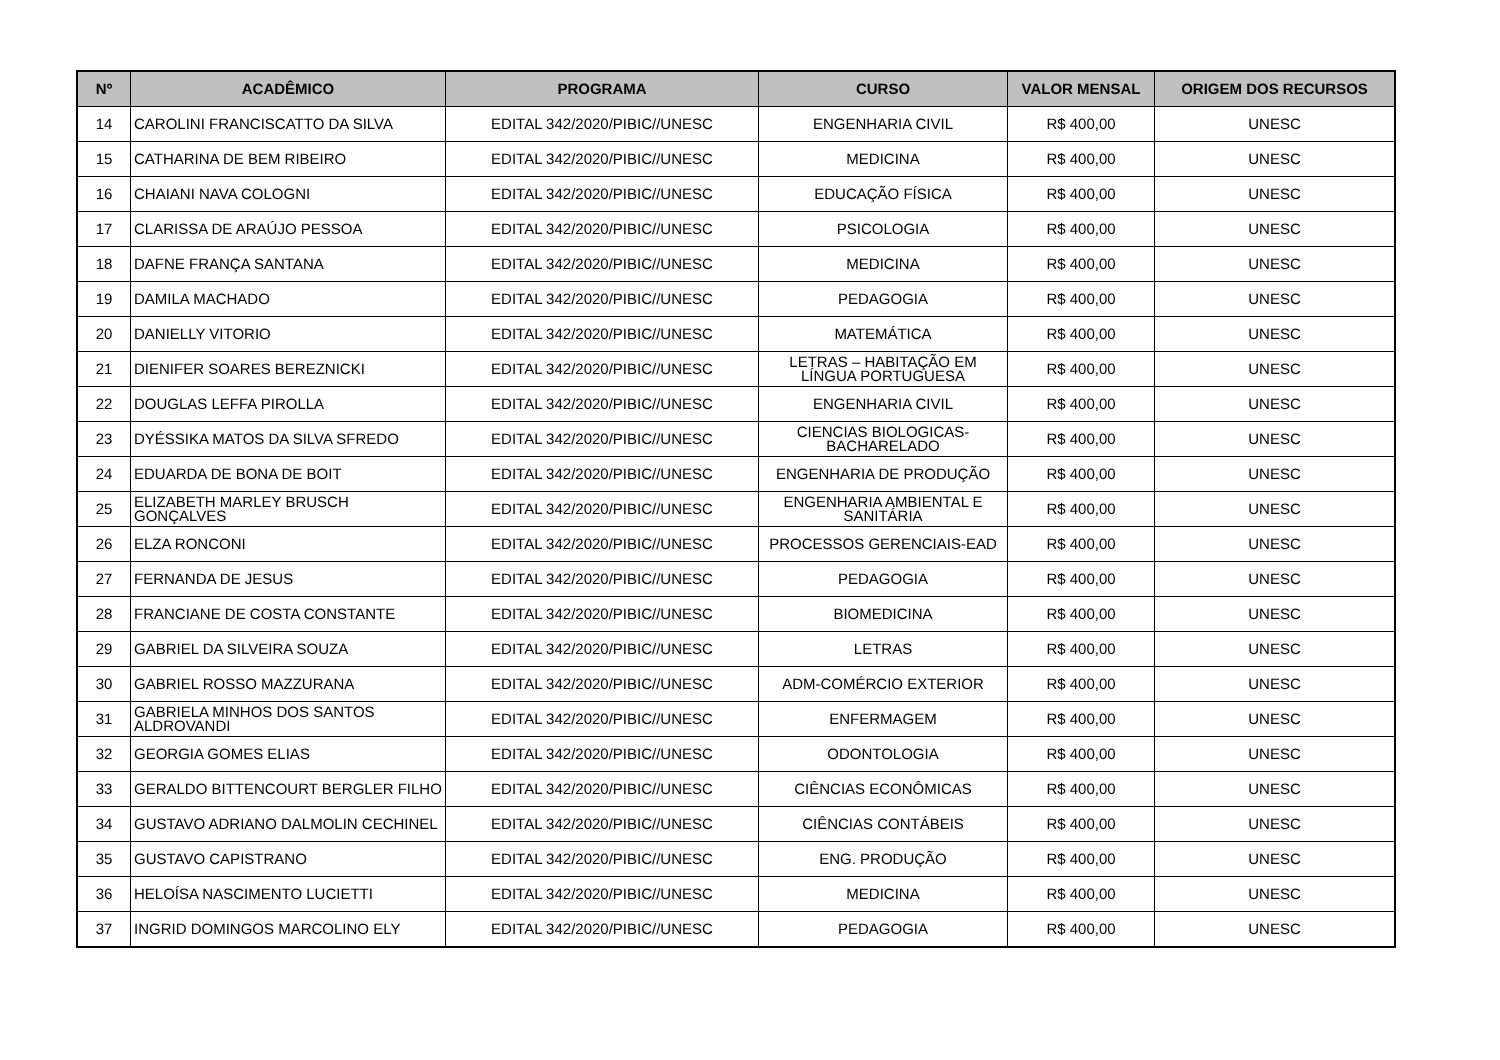| Nº | ACADÊMICO | PROGRAMA | CURSO | VALOR MENSAL | ORIGEM DOS RECURSOS |
| --- | --- | --- | --- | --- | --- |
| 14 | CAROLINI FRANCISCATTO DA SILVA | EDITAL 342/2020/PIBIC//UNESC | ENGENHARIA CIVIL | R$ 400,00 | UNESC |
| 15 | CATHARINA DE BEM RIBEIRO | EDITAL 342/2020/PIBIC//UNESC | MEDICINA | R$ 400,00 | UNESC |
| 16 | CHAIANI NAVA COLOGNI | EDITAL 342/2020/PIBIC//UNESC | EDUCAÇÃO FÍSICA | R$ 400,00 | UNESC |
| 17 | CLARISSA DE ARAÚJO PESSOA | EDITAL 342/2020/PIBIC//UNESC | PSICOLOGIA | R$ 400,00 | UNESC |
| 18 | DAFNE FRANÇA SANTANA | EDITAL 342/2020/PIBIC//UNESC | MEDICINA | R$ 400,00 | UNESC |
| 19 | DAMILA MACHADO | EDITAL 342/2020/PIBIC//UNESC | PEDAGOGIA | R$ 400,00 | UNESC |
| 20 | DANIELLY VITORIO | EDITAL 342/2020/PIBIC//UNESC | MATEMÁTICA | R$ 400,00 | UNESC |
| 21 | DIENIFER SOARES BEREZNICKI | EDITAL 342/2020/PIBIC//UNESC | LETRAS – HABITAÇÃO EM LÍNGUA PORTUGUESA | R$ 400,00 | UNESC |
| 22 | DOUGLAS LEFFA PIROLLA | EDITAL 342/2020/PIBIC//UNESC | ENGENHARIA CIVIL | R$ 400,00 | UNESC |
| 23 | DYÉSSIKA MATOS DA SILVA SFREDO | EDITAL 342/2020/PIBIC//UNESC | CIENCIAS BIOLOGICAS-BACHARELADO | R$ 400,00 | UNESC |
| 24 | EDUARDA DE BONA DE BOIT | EDITAL 342/2020/PIBIC//UNESC | ENGENHARIA DE PRODUÇÃO | R$ 400,00 | UNESC |
| 25 | ELIZABETH MARLEY BRUSCH GONÇALVES | EDITAL 342/2020/PIBIC//UNESC | ENGENHARIA AMBIENTAL E SANITÁRIA | R$ 400,00 | UNESC |
| 26 | ELZA RONCONI | EDITAL 342/2020/PIBIC//UNESC | PROCESSOS GERENCIAIS-EAD | R$ 400,00 | UNESC |
| 27 | FERNANDA DE JESUS | EDITAL 342/2020/PIBIC//UNESC | PEDAGOGIA | R$ 400,00 | UNESC |
| 28 | FRANCIANE DE COSTA CONSTANTE | EDITAL 342/2020/PIBIC//UNESC | BIOMEDICINA | R$ 400,00 | UNESC |
| 29 | GABRIEL DA SILVEIRA SOUZA | EDITAL 342/2020/PIBIC//UNESC | LETRAS | R$ 400,00 | UNESC |
| 30 | GABRIEL ROSSO MAZZURANA | EDITAL 342/2020/PIBIC//UNESC | ADM-COMÉRCIO EXTERIOR | R$ 400,00 | UNESC |
| 31 | GABRIELA MINHOS DOS SANTOS ALDROVANDI | EDITAL 342/2020/PIBIC//UNESC | ENFERMAGEM | R$ 400,00 | UNESC |
| 32 | GEORGIA GOMES ELIAS | EDITAL 342/2020/PIBIC//UNESC | ODONTOLOGIA | R$ 400,00 | UNESC |
| 33 | GERALDO BITTENCOURT BERGLER FILHO | EDITAL 342/2020/PIBIC//UNESC | CIÊNCIAS ECONÔMICAS | R$ 400,00 | UNESC |
| 34 | GUSTAVO ADRIANO DALMOLIN CECHINEL | EDITAL 342/2020/PIBIC//UNESC | CIÊNCIAS CONTÁBEIS | R$ 400,00 | UNESC |
| 35 | GUSTAVO CAPISTRANO | EDITAL 342/2020/PIBIC//UNESC | ENG. PRODUÇÃO | R$ 400,00 | UNESC |
| 36 | HELOÍSA NASCIMENTO LUCIETTI | EDITAL 342/2020/PIBIC//UNESC | MEDICINA | R$ 400,00 | UNESC |
| 37 | INGRID DOMINGOS MARCOLINO ELY | EDITAL 342/2020/PIBIC//UNESC | PEDAGOGIA | R$ 400,00 | UNESC |